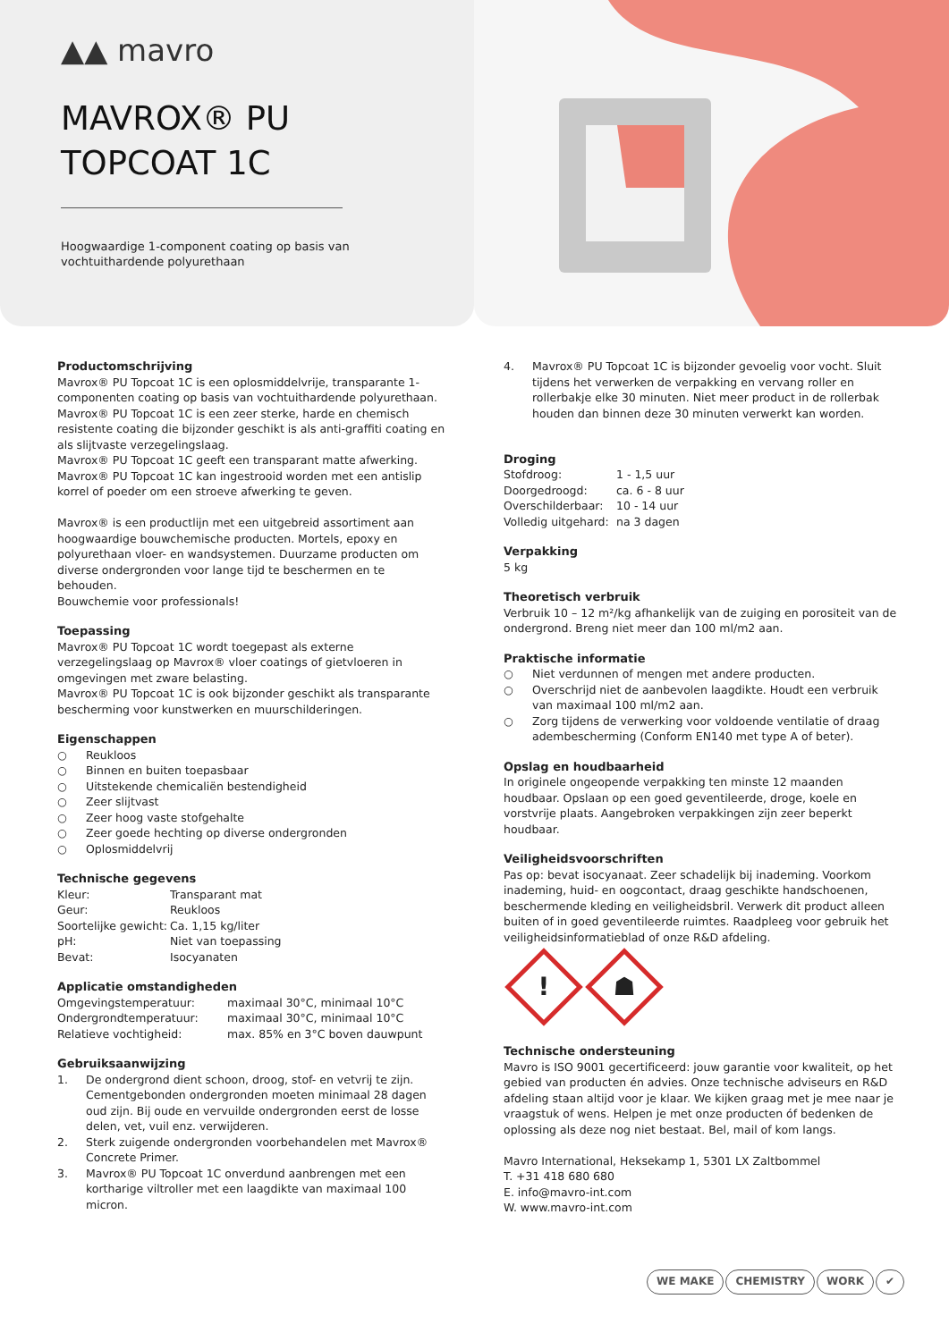▲▲ mavro
MAVROX® PU
TOPCOAT 1C
Hoogwaardige 1-component coating op basis van
vochtuithardende polyurethaan
Productomschrijving
Mavrox® PU Topcoat 1C is een oplosmiddelvrije, transparante 1-componenten coating op basis van vochtuithardende polyurethaan.
Mavrox® PU Topcoat 1C is een zeer sterke, harde en chemisch resistente coating die bijzonder geschikt is als anti-graffiti coating en als slijtvaste verzegelingslaag.
Mavrox® PU Topcoat 1C geeft een transparant matte afwerking.
Mavrox® PU Topcoat 1C kan ingestrooid worden met een antislip korrel of poeder om een stroeve afwerking te geven.
Mavrox® is een productlijn met een uitgebreid assortiment aan hoogwaardige bouwchemische producten. Mortels, epoxy en polyurethaan vloer- en wandsystemen. Duurzame producten om diverse ondergronden voor lange tijd te beschermen en te behouden.
Bouwchemie voor professionals!
Toepassing
Mavrox® PU Topcoat 1C wordt toegepast als externe verzegelingslaag op Mavrox® vloer coatings of gietvloeren in omgevingen met zware belasting.
Mavrox® PU Topcoat 1C is ook bijzonder geschikt als transparante bescherming voor kunstwerken en muurschilderingen.
Eigenschappen
○ Reukloos
○ Binnen en buiten toepasbaar
○ Uitstekende chemicaliën bestendigheid
○ Zeer slijtvast
○ Zeer hoog vaste stofgehalte
○ Zeer goede hechting op diverse ondergronden
○ Oplosmiddelvrij
Technische gegevens
| Kleur: | Transparant mat |
| Geur: | Reukloos |
| Soortelijke gewicht: | Ca. 1,15 kg/liter |
| pH: | Niet van toepassing |
| Bevat: | Isocyanaten |
Applicatie omstandigheden
| Omgevingstemperatuur: | maximaal 30°C, minimaal 10°C |
| Ondergrondtemperatuur: | maximaal 30°C, minimaal 10°C |
| Relatieve vochtigheid: | max. 85% en 3°C boven dauwpunt |
Gebruiksaanwijzing
1. De ondergrond dient schoon, droog, stof- en vetvrij te zijn. Cementgebonden ondergronden moeten minimaal 28 dagen oud zijn. Bij oude en vervuilde ondergronden eerst de losse delen, vet, vuil enz. verwijderen.
2. Sterk zuigende ondergronden voorbehandelen met Mavrox® Concrete Primer.
3. Mavrox® PU Topcoat 1C onverdund aanbrengen met een kortharige viltroller met een laagdikte van maximaal 100 micron.
4. Mavrox® PU Topcoat 1C is bijzonder gevoelig voor vocht. Sluit tijdens het verwerken de verpakking en vervang roller en rollerbakje elke 30 minuten. Niet meer product in de rollerbak houden dan binnen deze 30 minuten verwerkt kan worden.
Droging
| Stofdroog: | 1 - 1,5 uur |
| Doorgedroogd: | ca. 6 - 8 uur |
| Overschilderbaar: | 10 - 14 uur |
| Volledig uitgehard: | na 3 dagen |
Verpakking
5 kg
Theoretisch verbruik
Verbruik 10 – 12 m²/kg afhankelijk van de zuiging en porositeit van de ondergrond. Breng niet meer dan 100 ml/m2 aan.
Praktische informatie
○ Niet verdunnen of mengen met andere producten.
○ Overschrijd niet de aanbevolen laagdikte. Houdt een verbruik van maximaal 100 ml/m2 aan.
○ Zorg tijdens de verwerking voor voldoende ventilatie of draag adembescherming (Conform EN140 met type A of beter).
Opslag en houdbaarheid
In originele ongeopende verpakking ten minste 12 maanden houdbaar. Opslaan op een goed geventileerde, droge, koele en vorstvrije plaats. Aangebroken verpakkingen zijn zeer beperkt houdbaar.
Veiligheidsvoorschriften
Pas op: bevat isocyanaat. Zeer schadelijk bij inademing. Voorkom inademing, huid- en oogcontact, draag geschikte handschoenen, beschermende kleding en veiligheidsbril. Verwerk dit product alleen buiten of in goed geventileerde ruimtes. Raadpleeg voor gebruik het veiligheidsinformatieblad of onze R&D afdeling.
! ☗
Technische ondersteuning
Mavro is ISO 9001 gecertificeerd: jouw garantie voor kwaliteit, op het gebied van producten én advies. Onze technische adviseurs en R&D afdeling staan altijd voor je klaar. We kijken graag met je mee naar je vraagstuk of wens. Helpen je met onze producten óf bedenken de oplossing als deze nog niet bestaat. Bel, mail of kom langs.
Mavro International, Heksekamp 1, 5301 LX Zaltbommel
T. +31 418 680 680
E. info@mavro-int.com
W. www.mavro-int.com
WE MAKE CHEMISTRY WORK ✔